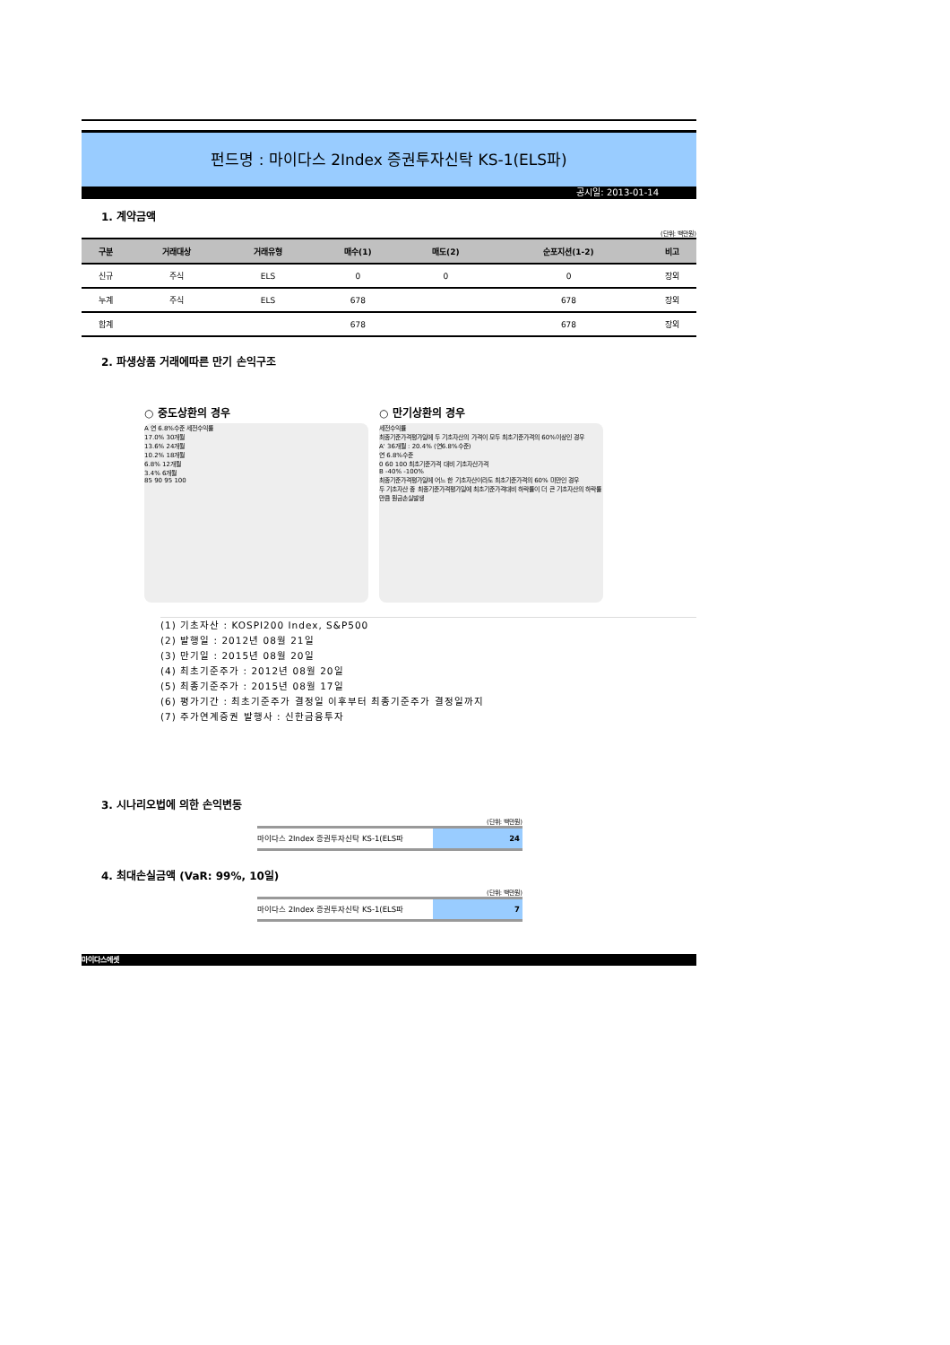펀드명 : 마이다스 2Index 증권투자신탁 KS-1(ELS파)
공시일: 2013-01-14
1. 계약금액
(단위: 백만원)
| 구분 | 거래대상 | 거래유형 | 매수(1) | 매도(2) | 순포지션(1-2) | 비고 |
| --- | --- | --- | --- | --- | --- | --- |
| 신규 | 주식 | ELS | 0 | 0 | 0 | 장외 |
| 누계 | 주식 | ELS | 678 | | 678 | 장외 |
| 합계 | | | 678 | | 678 | 장외 |
2. 파생상품 거래에따른 만기 손익구조
○ 중도상환의 경우
A 연 6.8%수준 세전수익률
17.0% 30개월
13.6% 24개월
10.2% 18개월
6.8% 12개월
3.4% 6개월
85 90 95 100
○ 만기상환의 경우
세전수익률
최종기준가격평가일에 두 기초자산의 가격이 모두 최초기준가격의 60%이상인 경우
A' 36개월 : 20.4% (연6.8%수준)
연 6.8%수준
0 60 100 최초기준가격 대비 기초자산가격
B -40% -100%
최종기준가격평가일에 어느 한 기초자산이라도 최초기준가격의 60% 미만인 경우
두 기초자산 중 최종기준가격평가일에 최초기준가격대비 하락률이 더 큰 기초자산의 하락률만큼 원금손실발생
(1) 기초자산 : KOSPI200 Index, S&P500
(2) 발행일 : 2012년 08월 21일
(3) 만기일 : 2015년 08월 20일
(4) 최초기준주가 : 2012년 08월 20일
(5) 최종기준주가 : 2015년 08월 17일
(6) 평가기간 : 최초기준주가 결정일 이후부터 최종기준주가 결정일까지
(7) 주가연계증권 발행사 : 신한금융투자
3. 시나리오법에 의한 손익변동
(단위: 백만원)
마이다스 2Index 증권투자신탁 KS-1(ELS파 24
4. 최대손실금액 (VaR: 99%, 10일)
(단위: 백만원)
마이다스 2Index 증권투자신탁 KS-1(ELS파 7
마이다스에셋